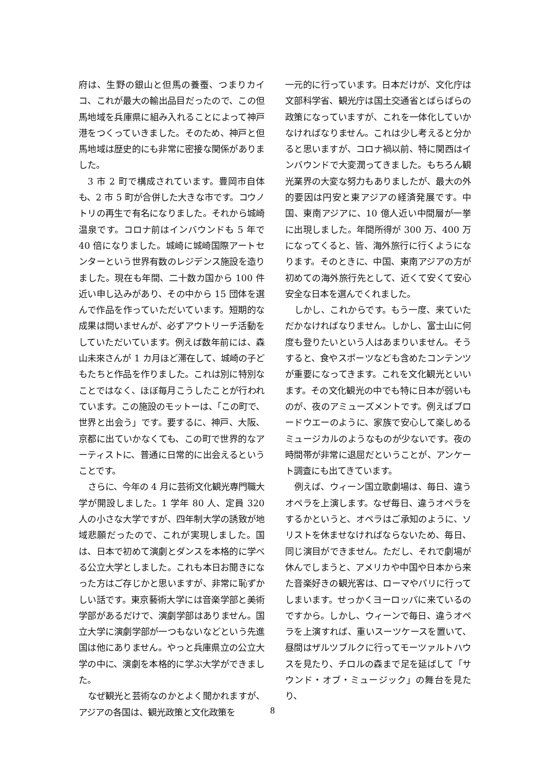府は、生野の銀山と但馬の養蚕、つまりカイコ、これが最大の輸出品目だったので、この但馬地域を兵庫県に組み入れることによって神戸港をつくっていきました。そのため、神戸と但馬地域は歴史的にも非常に密接な関係がありました。
3 市 2 町で構成されています。豊岡市自体も、2 市 5 町が合併した大きな市です。コウノトリの再生で有名になりました。それから城崎温泉です。コロナ前はインバウンドも 5 年で 40 倍になりました。城崎に城崎国際アートセンターという世界有数のレジデンス施設を造りました。現在も年間、二十数カ国から 100 件近い申し込みがあり、その中から 15 団体を選んで作品を作っていただいています。短期的な成果は問いませんが、必ずアウトリーチ活動をしていただいています。例えば数年前には、森山未來さんが 1 カ月ほど滞在して、城崎の子どもたちと作品を作りました。これは別に特別なことではなく、ほぼ毎月こうしたことが行われています。この施設のモットーは、「この町で、世界と出会う」です。要するに、神戸、大阪、京都に出ていかなくても、この町で世界的なアーティストに、普通に日常的に出会えるということです。
さらに、今年の 4 月に芸術文化観光専門職大学が開設しました。1 学年 80 人、定員 320 人の小さな大学ですが、四年制大学の誘致が地域悲願だったので、これが実現しました。国は、日本で初めて演劇とダンスを本格的に学べる公立大学としました。これも本日お聞きになった方はご存じかと思いますが、非常に恥ずかしい話です。東京藝術大学には音楽学部と美術学部があるだけで、演劇学部はありません。国立大学に演劇学部が一つもないなどという先進国は他にありません。やっと兵庫県立の公立大学の中に、演劇を本格的に学ぶ大学ができました。
なぜ観光と芸術なのかとよく聞かれますが、アジアの各国は、観光政策と文化政策を
一元的に行っています。日本だけが、文化庁は文部科学省、観光庁は国土交通省とばらばらの政策になっていますが、これを一体化していかなければなりません。これは少し考えると分かると思いますが、コロナ禍以前、特に関西はインバウンドで大変潤ってきました。もちろん観光業界の大変な努力もありましたが、最大の外的要因は円安と東アジアの経済発展です。中国、東南アジアに、10 億人近い中間層が一挙に出現しました。年間所得が 300 万、400 万になってくると、皆、海外旅行に行くようになります。そのときに、中国、東南アジアの方が初めての海外旅行先として、近くて安くて安心安全な日本を選んでくれました。
しかし、これからです。もう一度、来ていただかなければなりません。しかし、富士山に何度も登りたいという人はあまりいません。そうすると、食やスポーツなども含めたコンテンツが重要になってきます。これを文化観光といいます。その文化観光の中でも特に日本が弱いものが、夜のアミューズメントです。例えばブロードウエーのように、家族で安心して楽しめるミュージカルのようなものが少ないです。夜の時間帯が非常に退屈だということが、アンケート調査にも出てきています。
例えば、ウィーン国立歌劇場は、毎日、違うオペラを上演します。なぜ毎日、違うオペラをするかというと、オペラはご承知のように、ソリストを休ませなければならないため、毎日、同じ演目ができません。ただし、それで劇場が休んでしまうと、アメリカや中国や日本から来た音楽好きの観光客は、ローマやパリに行ってしまいます。せっかくヨーロッパに来ているのですから。しかし、ウィーンで毎日、違うオペラを上演すれば、重いスーツケースを置いて、昼間はザルツブルクに行ってモーツァルトハウスを見たり、チロルの森まで足を延ばして「サウンド・オブ・ミュージック」の舞台を見たり、
8